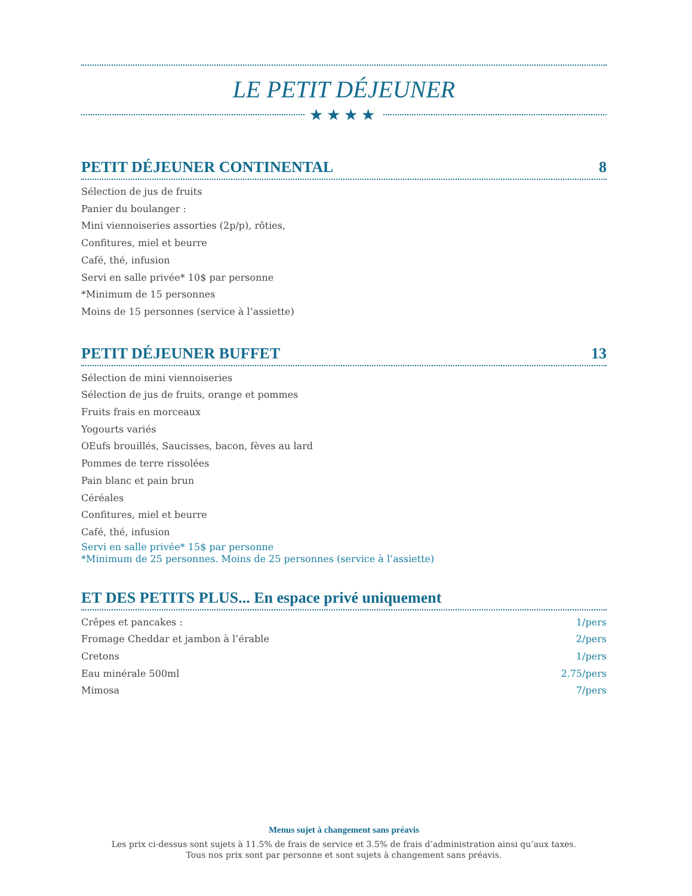LE PETIT DÉJEUNER
★★★★
PETIT DÉJEUNER CONTINENTAL 8
Sélection de jus de fruits
Panier du boulanger :
Mini viennoiseries assorties (2p/p), rôties,
Confitures, miel et beurre
Café, thé, infusion
Servi en salle privée* 10$ par personne
*Minimum de 15 personnes
Moins de 15 personnes (service à l’assiette)
PETIT DÉJEUNER BUFFET 13
Sélection de mini viennoiseries
Sélection de jus de fruits, orange et pommes
Fruits frais en morceaux
Yogourts variés
OEufs brouillés, Saucisses, bacon, fèves au lard
Pommes de terre rissolées
Pain blanc et pain brun
Céréales
Confitures, miel et beurre
Café, thé, infusion
Servi en salle privée* 15$ par personne
*Minimum de 25 personnes. Moins de 25 personnes (service à l’assiette)
ET DES PETITS PLUS... En espace privé uniquement
Crêpes et pancakes : 1/pers
Fromage Cheddar et jambon à l’érable 2/pers
Cretons 1/pers
Eau minérale 500ml 2.75/pers
Mimosa 7/pers
Menus sujet à changement sans préavis
Les prix ci-dessus sont sujets à 11.5% de frais de service et 3.5% de frais d’administration ainsi qu’aux taxes.
Tous nos prix sont par personne et sont sujets à changement sans préavis.